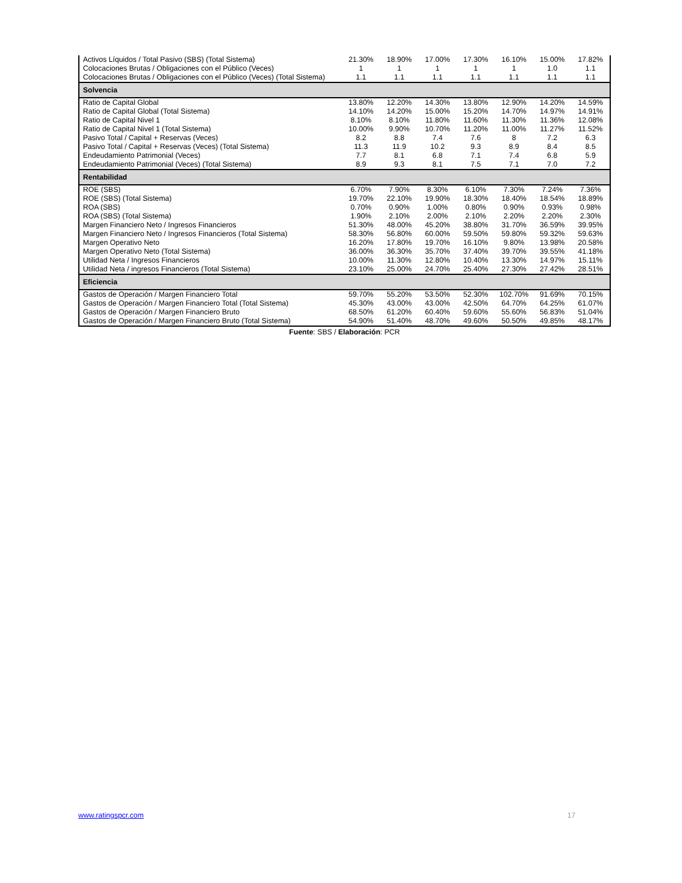| Activos Líquidos / Total Pasivo (SBS) (Total Sistema) | 21.30% | 18.90% | 17.00% | 17.30% | 16.10% | 15.00% | 17.82% |
| Colocaciones Brutas / Obligaciones con el Público (Veces) | 1 | 1 | 1 | 1 | 1 | 1.0 | 1.1 |
| Colocaciones Brutas / Obligaciones con el Público (Veces) (Total Sistema) | 1.1 | 1.1 | 1.1 | 1.1 | 1.1 | 1.1 | 1.1 |
| Solvencia | | | | | | | |
| Ratio de Capital Global | 13.80% | 12.20% | 14.30% | 13.80% | 12.90% | 14.20% | 14.59% |
| Ratio de Capital Global (Total Sistema) | 14.10% | 14.20% | 15.00% | 15.20% | 14.70% | 14.97% | 14.91% |
| Ratio de Capital Nivel 1 | 8.10% | 8.10% | 11.80% | 11.60% | 11.30% | 11.36% | 12.08% |
| Ratio de Capital Nivel 1 (Total Sistema) | 10.00% | 9.90% | 10.70% | 11.20% | 11.00% | 11.27% | 11.52% |
| Pasivo Total / Capital + Reservas (Veces) | 8.2 | 8.8 | 7.4 | 7.6 | 8 | 7.2 | 6.3 |
| Pasivo Total / Capital + Reservas (Veces) (Total Sistema) | 11.3 | 11.9 | 10.2 | 9.3 | 8.9 | 8.4 | 8.5 |
| Endeudamiento Patrimonial (Veces) | 7.7 | 8.1 | 6.8 | 7.1 | 7.4 | 6.8 | 5.9 |
| Endeudamiento Patrimonial (Veces) (Total Sistema) | 8.9 | 9.3 | 8.1 | 7.5 | 7.1 | 7.0 | 7.2 |
| Rentabilidad | | | | | | | |
| ROE (SBS) | 6.70% | 7.90% | 8.30% | 6.10% | 7.30% | 7.24% | 7.36% |
| ROE (SBS) (Total Sistema) | 19.70% | 22.10% | 19.90% | 18.30% | 18.40% | 18.54% | 18.89% |
| ROA (SBS) | 0.70% | 0.90% | 1.00% | 0.80% | 0.90% | 0.93% | 0.98% |
| ROA (SBS) (Total Sistema) | 1.90% | 2.10% | 2.00% | 2.10% | 2.20% | 2.20% | 2.30% |
| Margen Financiero Neto / Ingresos Financieros | 51.30% | 48.00% | 45.20% | 38.80% | 31.70% | 36.59% | 39.95% |
| Margen Financiero Neto / Ingresos Financieros (Total Sistema) | 58.30% | 56.80% | 60.00% | 59.50% | 59.80% | 59.32% | 59.63% |
| Margen Operativo Neto | 16.20% | 17.80% | 19.70% | 16.10% | 9.80% | 13.98% | 20.58% |
| Margen Operativo Neto (Total Sistema) | 36.00% | 36.30% | 35.70% | 37.40% | 39.70% | 39.55% | 41.18% |
| Utilidad Neta / Ingresos Financieros | 10.00% | 11.30% | 12.80% | 10.40% | 13.30% | 14.97% | 15.11% |
| Utilidad Neta / ingresos Financieros (Total Sistema) | 23.10% | 25.00% | 24.70% | 25.40% | 27.30% | 27.42% | 28.51% |
| Eficiencia | | | | | | | |
| Gastos de Operación / Margen Financiero Total | 59.70% | 55.20% | 53.50% | 52.30% | 102.70% | 91.69% | 70.15% |
| Gastos de Operación / Margen Financiero Total (Total Sistema) | 45.30% | 43.00% | 43.00% | 42.50% | 64.70% | 64.25% | 61.07% |
| Gastos de Operación / Margen Financiero Bruto | 68.50% | 61.20% | 60.40% | 59.60% | 55.60% | 56.83% | 51.04% |
| Gastos de Operación / Margen Financiero Bruto (Total Sistema) | 54.90% | 51.40% | 48.70% | 49.60% | 50.50% | 49.85% | 48.17% |
Fuente: SBS / Elaboración: PCR
www.ratingspcr.com 17